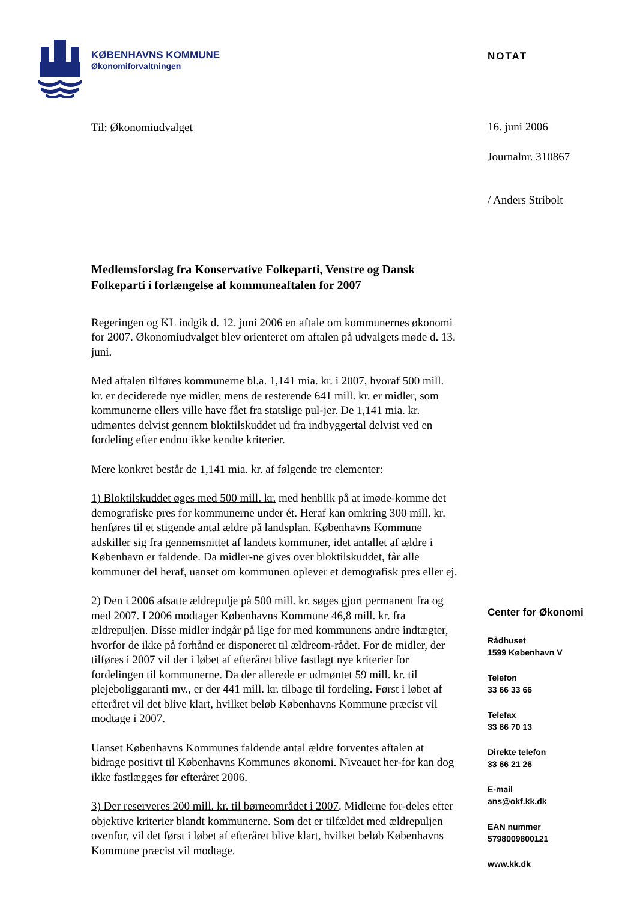KØBENHAVNS KOMMUNE
Økonomiforvaltningen
NOTAT
16. juni 2006
Journalnr. 310867
/ Anders Stribolt
Til: Økonomiudvalget
Medlemsforslag fra Konservative Folkeparti, Venstre og Dansk Folkeparti i forlængelse af kommuneaftalen for 2007
Regeringen og KL indgik d. 12. juni 2006 en aftale om kommunernes økonomi for 2007. Økonomiudvalget blev orienteret om aftalen på udvalgets møde d. 13. juni.
Med aftalen tilføres kommunerne bl.a. 1,141 mia. kr. i 2007, hvoraf 500 mill. kr. er deciderede nye midler, mens de resterende 641 mill. kr. er midler, som kommunerne ellers ville have fået fra statslige pul-jer. De 1,141 mia. kr. udmøntes delvist gennem bloktilskuddet ud fra indbyggertal delvist ved en fordeling efter endnu ikke kendte kriterier.
Mere konkret består de 1,141 mia. kr. af følgende tre elementer:
1) Bloktilskuddet øges med 500 mill. kr. med henblik på at imøde-komme det demografiske pres for kommunerne under ét. Heraf kan omkring 300 mill. kr. henføres til et stigende antal ældre på landsplan. Københavns Kommune adskiller sig fra gennemsnittet af landets kommuner, idet antallet af ældre i København er faldende. Da midler-ne gives over bloktilskuddet, får alle kommuner del heraf, uanset om kommunen oplever et demografisk pres eller ej.
2) Den i 2006 afsatte ældrepulje på 500 mill. kr. søges gjort permanent fra og med 2007. I 2006 modtager Københavns Kommune 46,8 mill. kr. fra ældrepuljen. Disse midler indgår på lige for med kommunens andre indtægter, hvorfor de ikke på forhånd er disponeret til ældreom-rådet. For de midler, der tilføres i 2007 vil der i løbet af efteråret blive fastlagt nye kriterier for fordelingen til kommunerne. Da der allerede er udmøntet 59 mill. kr. til plejeboliggaranti mv., er der 441 mill. kr. tilbage til fordeling. Først i løbet af efteråret vil det blive klart, hvilket beløb Københavns Kommune præcist vil modtage i 2007.
Uanset Københavns Kommunes faldende antal ældre forventes aftalen at bidrage positivt til Københavns Kommunes økonomi. Niveauet her-for kan dog ikke fastlægges før efteråret 2006.
3) Der reserveres 200 mill. kr. til børneområdet i 2007. Midlerne for-deles efter objektive kriterier blandt kommunerne. Som det er tilfældet med ældrepuljen ovenfor, vil det først i løbet af efteråret blive klart, hvilket beløb Københavns Kommune præcist vil modtage.
Center for Økonomi
Rådhuset
1599 København V
Telefon
33 66 33 66
Telefax
33 66 70 13
Direkte telefon
33 66 21 26
E-mail
ans@okf.kk.dk
EAN nummer
5798009800121
www.kk.dk